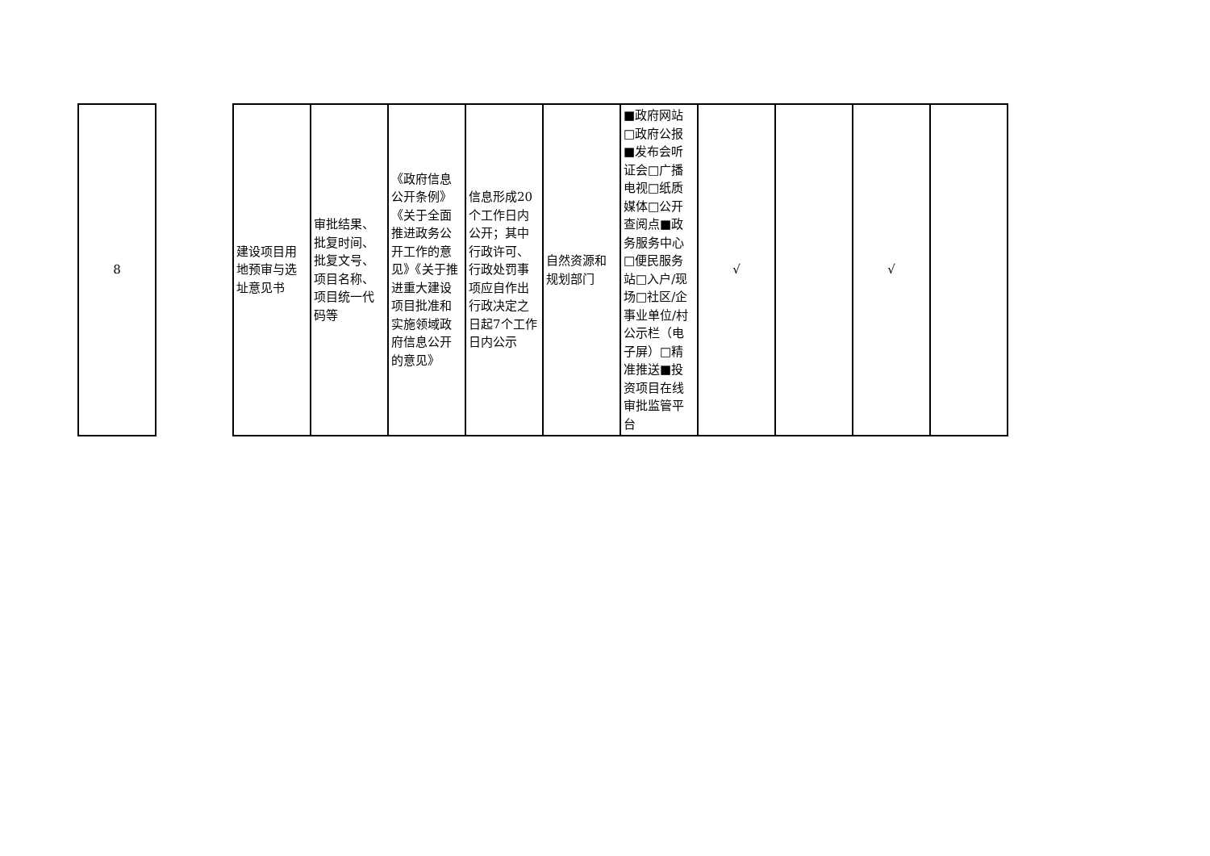| 8 | | 建设项目用地预审与选址意见书 | 审批结果、批复时间、批复文号、项目名称、项目统一代码等 | 《政府信息公开条例》《关于全面推进政务公开工作的意见》《关于推进重大建设项目批准和实施领域政府信息公开的意见》 | 信息形成20个工作日内公开；其中行政许可、行政处罚事项应自作出行政决定之日起7个工作日内公示 | 自然资源和规划部门 | ■政府网站□政府公报■发布会听证会□广播电视□纸质媒体□公开查阅点■政务服务中心□便民服务站□入户/现场□社区/企事业单位/村公示栏（电子屏）□精准推送■投资项目在线审批监管平台 | √ | | √ | |